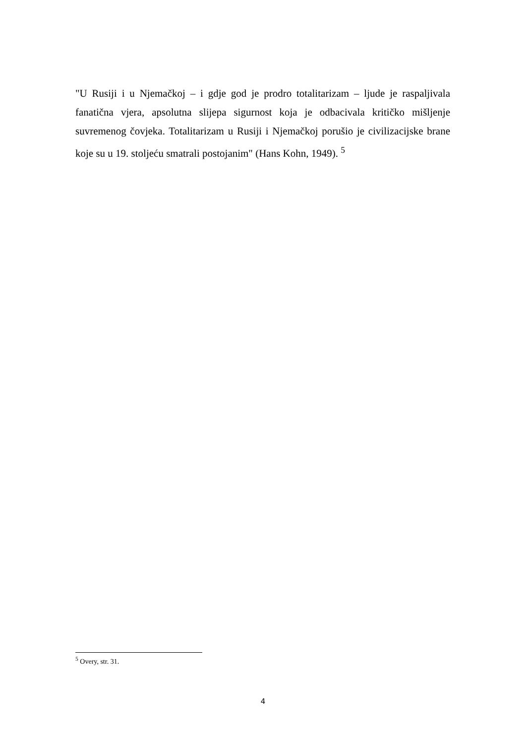"U Rusiji i u Njemačkoj – i gdje god je prodro totalitarizam – ljude je raspaljivala fanatična vjera, apsolutna slijepa sigurnost koja je odbacivala kritičko mišljenje suvremenog čovjeka. Totalitarizam u Rusiji i Njemačkoj porušio je civilizacijske brane koje su u 19. stoljeću smatrali postojanim" (Hans Kohn, 1949). <sup>5</sup>
<sup>5</sup> Overy, str. 31.
4